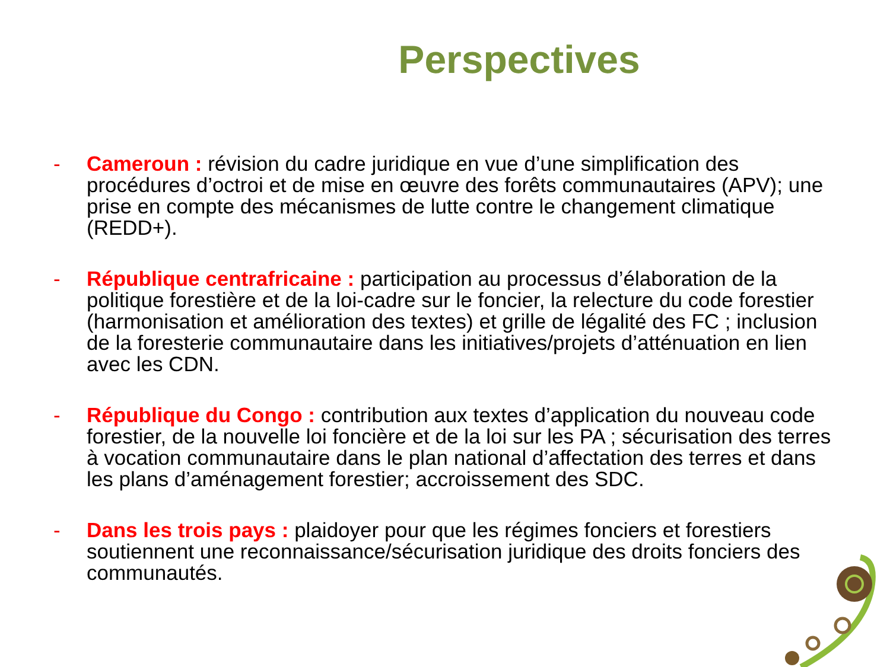Perspectives
- Cameroun : révision du cadre juridique en vue d’une simplification des procédures d’octroi et de mise en œuvre des forêts communautaires (APV); une prise en compte des mécanismes de lutte contre le changement climatique (REDD+).
- République centrafricaine : participation au processus d’élaboration de la politique forestière et de la loi-cadre sur le foncier, la relecture du code forestier (harmonisation et amélioration des textes) et grille de légalité des FC ; inclusion de la foresterie communautaire dans les initiatives/projets d’atténuation en lien avec les CDN.
- République du Congo : contribution aux textes d’application du nouveau code forestier, de la nouvelle loi foncière et de la loi sur les PA ; sécurisation des terres à vocation communautaire dans le plan national d’affectation des terres et dans les plans d’aménagement forestier; accroissement des SDC.
- Dans les trois pays : plaidoyer pour que les régimes fonciers et forestiers soutiennent une reconnaissance/sécurisation juridique des droits fonciers des communautés.